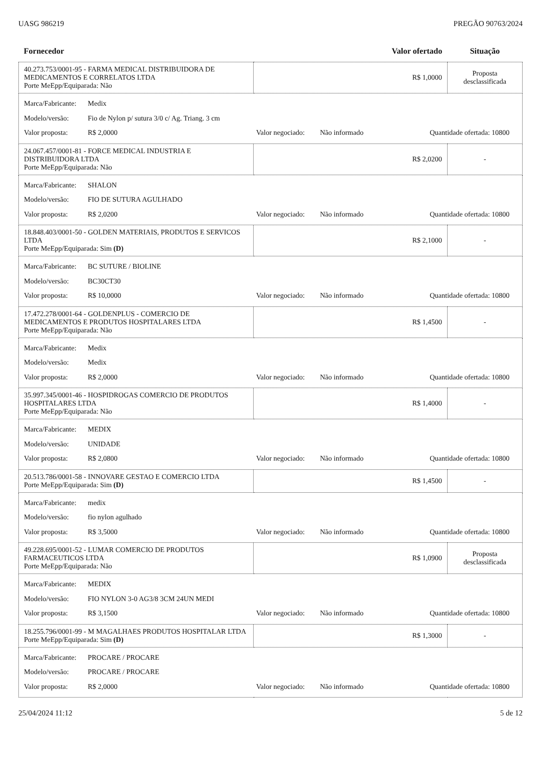UASG 986219 PREGÃO 90763/2024
| Fornecedor | Valor ofertado | Situação |
| --- | --- | --- |
| 40.273.753/0001-95 - FARMA MEDICAL DISTRIBUIDORA DE MEDICAMENTOS E CORRELATOS LTDA Porte MeEpp/Equiparada: Não | R$ 1,0000 | Proposta desclassificada |
| Marca/Fabricante: Medix Modelo/versão: Fio de Nylon p/ sutura 3/0 c/ Ag. Triang. 3 cm Valor proposta: R$ 2,0000 Valor negociado: Não informado Quantidade ofertada: 10800 | | |
| 24.067.457/0001-81 - FORCE MEDICAL INDUSTRIA E DISTRIBUIDORA LTDA Porte MeEpp/Equiparada: Não | R$ 2,0200 | - |
| Marca/Fabricante: SHALON Modelo/versão: FIO DE SUTURA AGULHADO Valor proposta: R$ 2,0200 Valor negociado: Não informado Quantidade ofertada: 10800 | | |
| 18.848.403/0001-50 - GOLDEN MATERIAIS, PRODUTOS E SERVICOS LTDA Porte MeEpp/Equiparada: Sim (D) | R$ 2,1000 | - |
| Marca/Fabricante: BC SUTURE / BIOLINE Modelo/versão: BC30CT30 Valor proposta: R$ 10,0000 Valor negociado: Não informado Quantidade ofertada: 10800 | | |
| 17.472.278/0001-64 - GOLDENPLUS - COMERCIO DE MEDICAMENTOS E PRODUTOS HOSPITALARES LTDA Porte MeEpp/Equiparada: Não | R$ 1,4500 | - |
| Marca/Fabricante: Medix Modelo/versão: Medix Valor proposta: R$ 2,0000 Valor negociado: Não informado Quantidade ofertada: 10800 | | |
| 35.997.345/0001-46 - HOSPIDROGAS COMERCIO DE PRODUTOS HOSPITALARES LTDA Porte MeEpp/Equiparada: Não | R$ 1,4000 | - |
| Marca/Fabricante: MEDIX Modelo/versão: UNIDADE Valor proposta: R$ 2,0800 Valor negociado: Não informado Quantidade ofertada: 10800 | | |
| 20.513.786/0001-58 - INNOVARE GESTAO E COMERCIO LTDA Porte MeEpp/Equiparada: Sim (D) | R$ 1,4500 | - |
| Marca/Fabricante: medix Modelo/versão: fio nylon agulhado Valor proposta: R$ 3,5000 Valor negociado: Não informado Quantidade ofertada: 10800 | | |
| 49.228.695/0001-52 - LUMAR COMERCIO DE PRODUTOS FARMACEUTICOS LTDA Porte MeEpp/Equiparada: Não | R$ 1,0900 | Proposta desclassificada |
| Marca/Fabricante: MEDIX Modelo/versão: FIO NYLON 3-0 AG3/8 3CM 24UN MEDI Valor proposta: R$ 3,1500 Valor negociado: Não informado Quantidade ofertada: 10800 | | |
| 18.255.796/0001-99 - M MAGALHAES PRODUTOS HOSPITALAR LTDA Porte MeEpp/Equiparada: Sim (D) | R$ 1,3000 | - |
| Marca/Fabricante: PROCARE / PROCARE Modelo/versão: PROCARE / PROCARE Valor proposta: R$ 2,0000 Valor negociado: Não informado Quantidade ofertada: 10800 | | |
25/04/2024 11:12 5 de 12